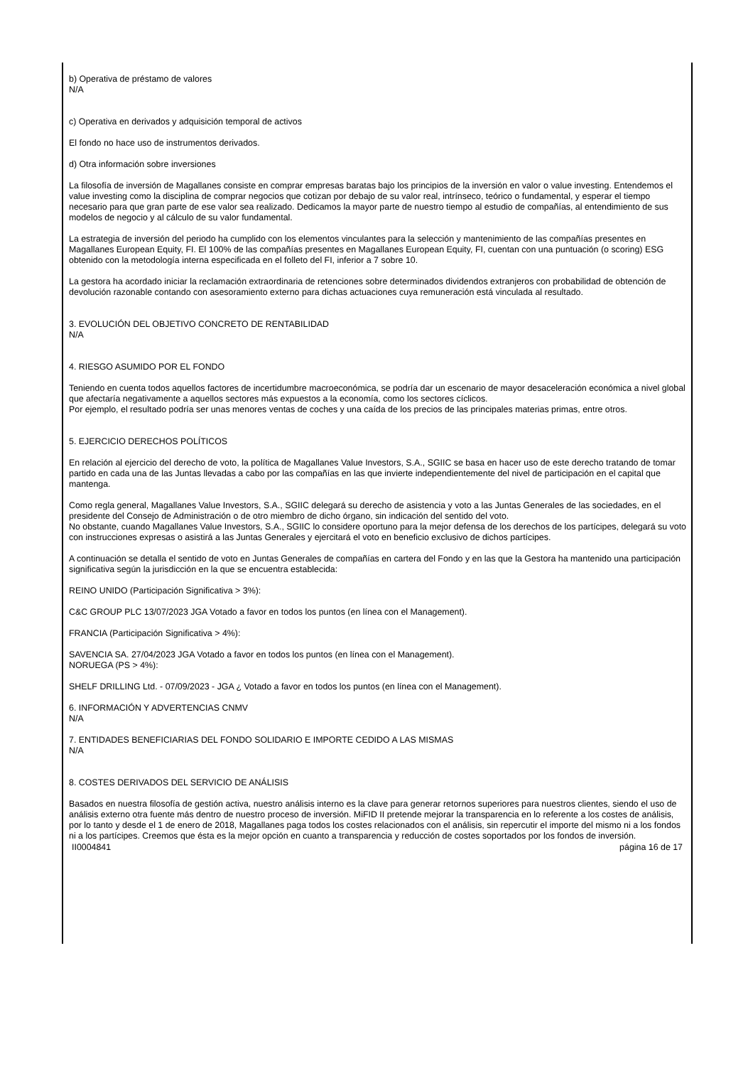b) Operativa de préstamo de valores
N/A
c) Operativa en derivados y adquisición temporal de activos
El fondo no hace uso de instrumentos derivados.
d) Otra información sobre inversiones
La filosofía de inversión de Magallanes consiste en comprar empresas baratas bajo los principios de la inversión en valor o value investing. Entendemos el value investing como la disciplina de comprar negocios que cotizan por debajo de su valor real, intrínseco, teórico o fundamental, y esperar el tiempo necesario para que gran parte de ese valor sea realizado. Dedicamos la mayor parte de nuestro tiempo al estudio de compañías, al entendimiento de sus modelos de negocio y al cálculo de su valor fundamental.
La estrategia de inversión del periodo ha cumplido con los elementos vinculantes para la selección y mantenimiento de las compañías presentes en Magallanes European Equity, FI. El 100% de las compañías presentes en Magallanes European Equity, FI, cuentan con una puntuación (o scoring) ESG obtenido con la metodología interna especificada en el folleto del FI, inferior a 7 sobre 10.
La gestora ha acordado iniciar la reclamación extraordinaria de retenciones sobre determinados dividendos extranjeros con probabilidad de obtención de devolución razonable contando con asesoramiento externo para dichas actuaciones cuya remuneración está vinculada al resultado.
3. EVOLUCIÓN DEL OBJETIVO CONCRETO DE RENTABILIDAD
N/A
4. RIESGO ASUMIDO POR EL FONDO
Teniendo en cuenta todos aquellos factores de incertidumbre macroeconómica, se podría dar un escenario de mayor desaceleración económica a nivel global que afectaría negativamente a aquellos sectores más expuestos a la economía, como los sectores cíclicos.
Por ejemplo, el resultado podría ser unas menores ventas de coches y una caída de los precios de las principales materias primas, entre otros.
5. EJERCICIO DERECHOS POLÍTICOS
En relación al ejercicio del derecho de voto, la política de Magallanes Value Investors, S.A., SGIIC se basa en hacer uso de este derecho tratando de tomar partido en cada una de las Juntas llevadas a cabo por las compañías en las que invierte independientemente del nivel de participación en el capital que mantenga.
Como regla general, Magallanes Value Investors, S.A., SGIIC delegará su derecho de asistencia y voto a las Juntas Generales de las sociedades, en el presidente del Consejo de Administración o de otro miembro de dicho órgano, sin indicación del sentido del voto.
No obstante, cuando Magallanes Value Investors, S.A., SGIIC lo considere oportuno para la mejor defensa de los derechos de los partícipes, delegará su voto con instrucciones expresas o asistirá a las Juntas Generales y ejercitará el voto en beneficio exclusivo de dichos partícipes.
A continuación se detalla el sentido de voto en Juntas Generales de compañías en cartera del Fondo y en las que la Gestora ha mantenido una participación significativa según la jurisdicción en la que se encuentra establecida:
REINO UNIDO (Participación Significativa > 3%):
C&C GROUP PLC 13/07/2023 JGA Votado a favor en todos los puntos (en línea con el Management).
FRANCIA (Participación Significativa > 4%):
SAVENCIA SA. 27/04/2023 JGA Votado a favor en todos los puntos (en línea con el Management).
NORUEGA (PS > 4%):
SHELF DRILLING Ltd. - 07/09/2023 - JGA ¿ Votado a favor en todos los puntos (en línea con el Management).
6. INFORMACIÓN Y ADVERTENCIAS CNMV
N/A
7. ENTIDADES BENEFICIARIAS DEL FONDO SOLIDARIO E IMPORTE CEDIDO A LAS MISMAS
N/A
8. COSTES DERIVADOS DEL SERVICIO DE ANÁLISIS
Basados en nuestra filosofía de gestión activa, nuestro análisis interno es la clave para generar retornos superiores para nuestros clientes, siendo el uso de análisis externo otra fuente más dentro de nuestro proceso de inversión. MiFID II pretende mejorar la transparencia en lo referente a los costes de análisis, por lo tanto y desde el 1 de enero de 2018, Magallanes paga todos los costes relacionados con el análisis, sin repercutir el importe del mismo ni a los fondos ni a los partícipes. Creemos que ésta es la mejor opción en cuanto a transparencia y reducción de costes soportados por los fondos de inversión.
II0004841 página 16 de 17